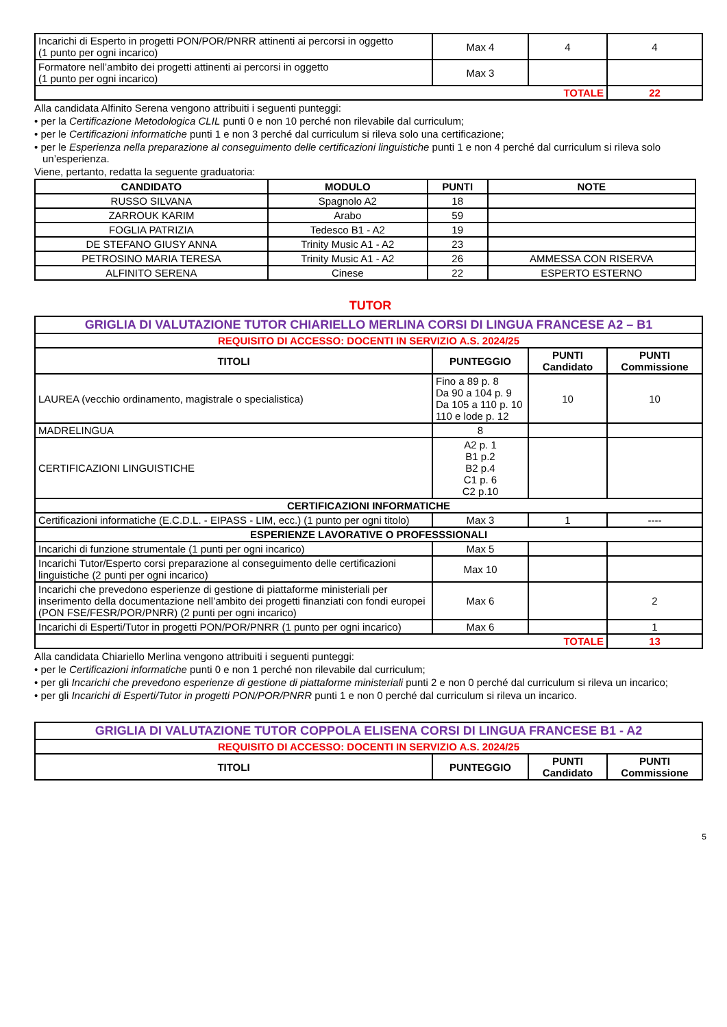| Incarichi di Esperto in progetti PON/POR/PNRR attinenti ai percorsi in oggetto (1 punto per ogni incarico) | Max 4 | 4 | 4 |
| Formatore nell’ambito dei progetti attinenti ai percorsi in oggetto (1 punto per ogni incarico) | Max 3 | | |
| TOTALE | | | 22 |
Alla candidata Alfinito Serena vengono attribuiti i seguenti punteggi:
• per la Certificazione Metodologica CLIL punti 0 e non 10 perché non rilevabile dal curriculum;
• per le Certificazioni informatiche punti 1 e non 3 perché dal curriculum si rileva solo una certificazione;
• per le Esperienza nella preparazione al conseguimento delle certificazioni linguistiche punti 1 e non 4 perché dal curriculum si rileva solo un’esperienza.
Viene, pertanto, redatta la seguente graduatoria:
| CANDIDATO | MODULO | PUNTI | NOTE |
| --- | --- | --- | --- |
| RUSSO SILVANA | Spagnolo A2 | 18 | |
| ZARROUK KARIM | Arabo | 59 | |
| FOGLIA PATRIZIA | Tedesco B1 - A2 | 19 | |
| DE STEFANO GIUSY ANNA | Trinity Music A1 - A2 | 23 | |
| PETROSINO MARIA TERESA | Trinity Music A1 - A2 | 26 | AMMESSA CON RISERVA |
| ALFINITO SERENA | Cinese | 22 | ESPERTO ESTERNO |
TUTOR
| GRIGLIA DI VALUTAZIONE TUTOR CHIARIELLO MERLINA CORSI DI LINGUA FRANCESE A2 – B1 | | | |
| REQUISITO DI ACCESSO: DOCENTI IN SERVIZIO A.S. 2024/25 | | | |
| TITOLI | PUNTEGGIO | PUNTI Candidato | PUNTI Commissione |
| LAUREA (vecchio ordinamento, magistrale o specialistica) | Fino a 89 p. 8 Da 90 a 104 p. 9 Da 105 a 110 p. 10 110 e lode p. 12 | 10 | 10 |
| MADRELINGUA | 8 | | |
| CERTIFICAZIONI LINGUISTICHE | A2 p. 1 B1 p.2 B2 p.4 C1 p. 6 C2 p.10 | | |
| CERTIFICAZIONI INFORMATICHE | | | |
| Certificazioni informatiche (E.C.D.L. - EIPASS - LIM, ecc.) (1 punto per ogni titolo) | Max 3 | 1 | ---- |
| ESPERIENZE LAVORATIVE O PROFESSSIONALI | | | |
| Incarichi di funzione strumentale (1 punti per ogni incarico) | Max 5 | | |
| Incarichi Tutor/Esperto corsi preparazione al conseguimento delle certificazioni linguistiche (2 punti per ogni incarico) | Max 10 | | |
| Incarichi che prevedono esperienze di gestione di piattaforme ministeriali per inserimento della documentazione nell’ambito dei progetti finanziati con fondi europei (PON FSE/FESR/POR/PNRR) (2 punti per ogni incarico) | Max 6 | | 2 |
| Incarichi di Esperti/Tutor in progetti PON/POR/PNRR (1 punto per ogni incarico) | Max 6 | | 1 |
| TOTALE | | | 13 |
Alla candidata Chiariello Merlina vengono attribuiti i seguenti punteggi:
• per le Certificazioni informatiche punti 0 e non 1 perché non rilevabile dal curriculum;
• per gli Incarichi che prevedono esperienze di gestione di piattaforme ministeriali punti 2 e non 0 perché dal curriculum si rileva un incarico;
• per gli Incarichi di Esperti/Tutor in progetti PON/POR/PNRR punti 1 e non 0 perché dal curriculum si rileva un incarico.
| GRIGLIA DI VALUTAZIONE TUTOR COPPOLA ELISENA CORSI DI LINGUA FRANCESE B1 - A2 | | | |
| REQUISITO DI ACCESSO: DOCENTI IN SERVIZIO A.S. 2024/25 | | | |
| TITOLI | PUNTEGGIO | PUNTI Candidato | PUNTI Commissione |
5